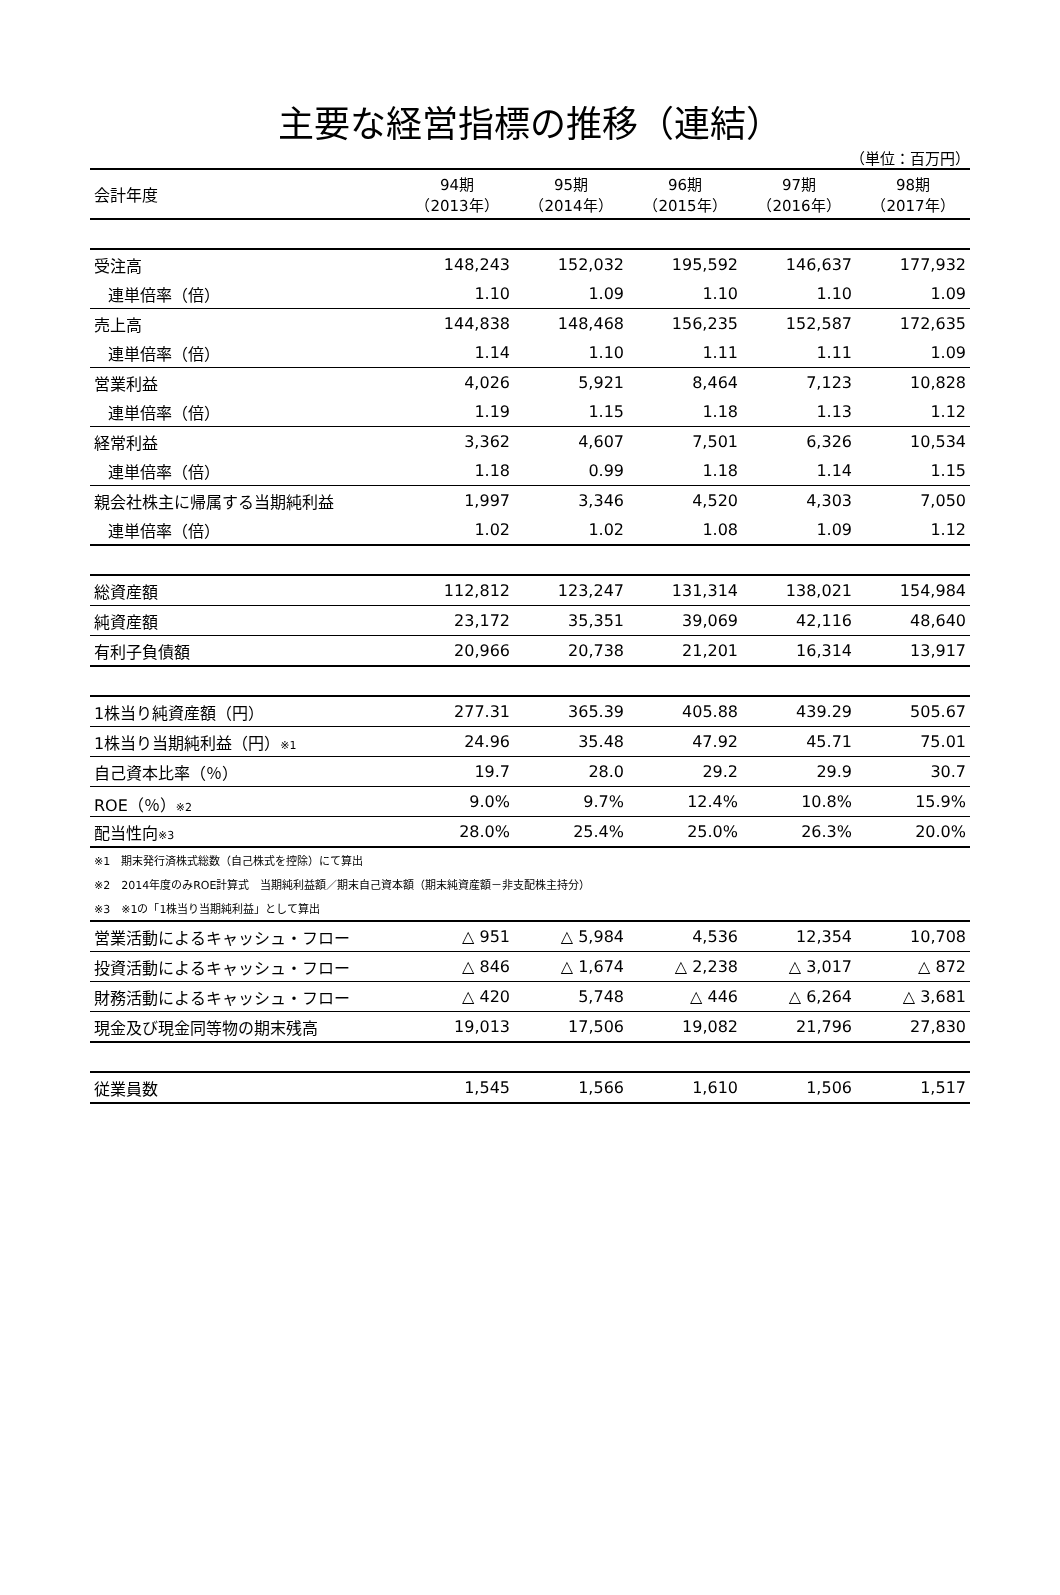主要な経営指標の推移（連結）
（単位：百万円）
| 会計年度 | 94期 （2013年） | 95期 （2014年） | 96期 （2015年） | 97期 （2016年） | 98期 （2017年） |
| 受注高 | 148,243 | 152,032 | 195,592 | 146,637 | 177,932 |
| 連単倍率（倍） | 1.10 | 1.09 | 1.10 | 1.10 | 1.09 |
| 売上高 | 144,838 | 148,468 | 156,235 | 152,587 | 172,635 |
| 連単倍率（倍） | 1.14 | 1.10 | 1.11 | 1.11 | 1.09 |
| 営業利益 | 4,026 | 5,921 | 8,464 | 7,123 | 10,828 |
| 連単倍率（倍） | 1.19 | 1.15 | 1.18 | 1.13 | 1.12 |
| 経常利益 | 3,362 | 4,607 | 7,501 | 6,326 | 10,534 |
| 連単倍率（倍） | 1.18 | 0.99 | 1.18 | 1.14 | 1.15 |
| 親会社株主に帰属する当期純利益 | 1,997 | 3,346 | 4,520 | 4,303 | 7,050 |
| 連単倍率（倍） | 1.02 | 1.02 | 1.08 | 1.09 | 1.12 |
| 総資産額 | 112,812 | 123,247 | 131,314 | 138,021 | 154,984 |
| 純資産額 | 23,172 | 35,351 | 39,069 | 42,116 | 48,640 |
| 有利子負債額 | 20,966 | 20,738 | 21,201 | 16,314 | 13,917 |
| 1株当り純資産額（円） | 277.31 | 365.39 | 405.88 | 439.29 | 505.67 |
| 1株当り当期純利益（円） ※1 | 24.96 | 35.48 | 47.92 | 45.71 | 75.01 |
| 自己資本比率（％） | 19.7 | 28.0 | 29.2 | 29.9 | 30.7 |
| ROE（％） ※2 | 9.0% | 9.7% | 12.4% | 10.8% | 15.9% |
| 配当性向 ※3 | 28.0% | 25.4% | 25.0% | 26.3% | 20.0% |
| ※1 期末発行済株式総数（自己株式を控除）にて算出 | | | | | |
| ※2 2014年度のみROE計算式 当期純利益額／期末自己資本額（期末純資産額－非支配株主持分） | | | | | |
| ※3 ※1の「1株当り当期純利益」として算出 | | | | | |
| 営業活動によるキャッシュ・フロー | △ 951 | △ 5,984 | 4,536 | 12,354 | 10,708 |
| 投資活動によるキャッシュ・フロー | △ 846 | △ 1,674 | △ 2,238 | △ 3,017 | △ 872 |
| 財務活動によるキャッシュ・フロー | △ 420 | 5,748 | △ 446 | △ 6,264 | △ 3,681 |
| 現金及び現金同等物の期末残高 | 19,013 | 17,506 | 19,082 | 21,796 | 27,830 |
| 従業員数 | 1,545 | 1,566 | 1,610 | 1,506 | 1,517 |